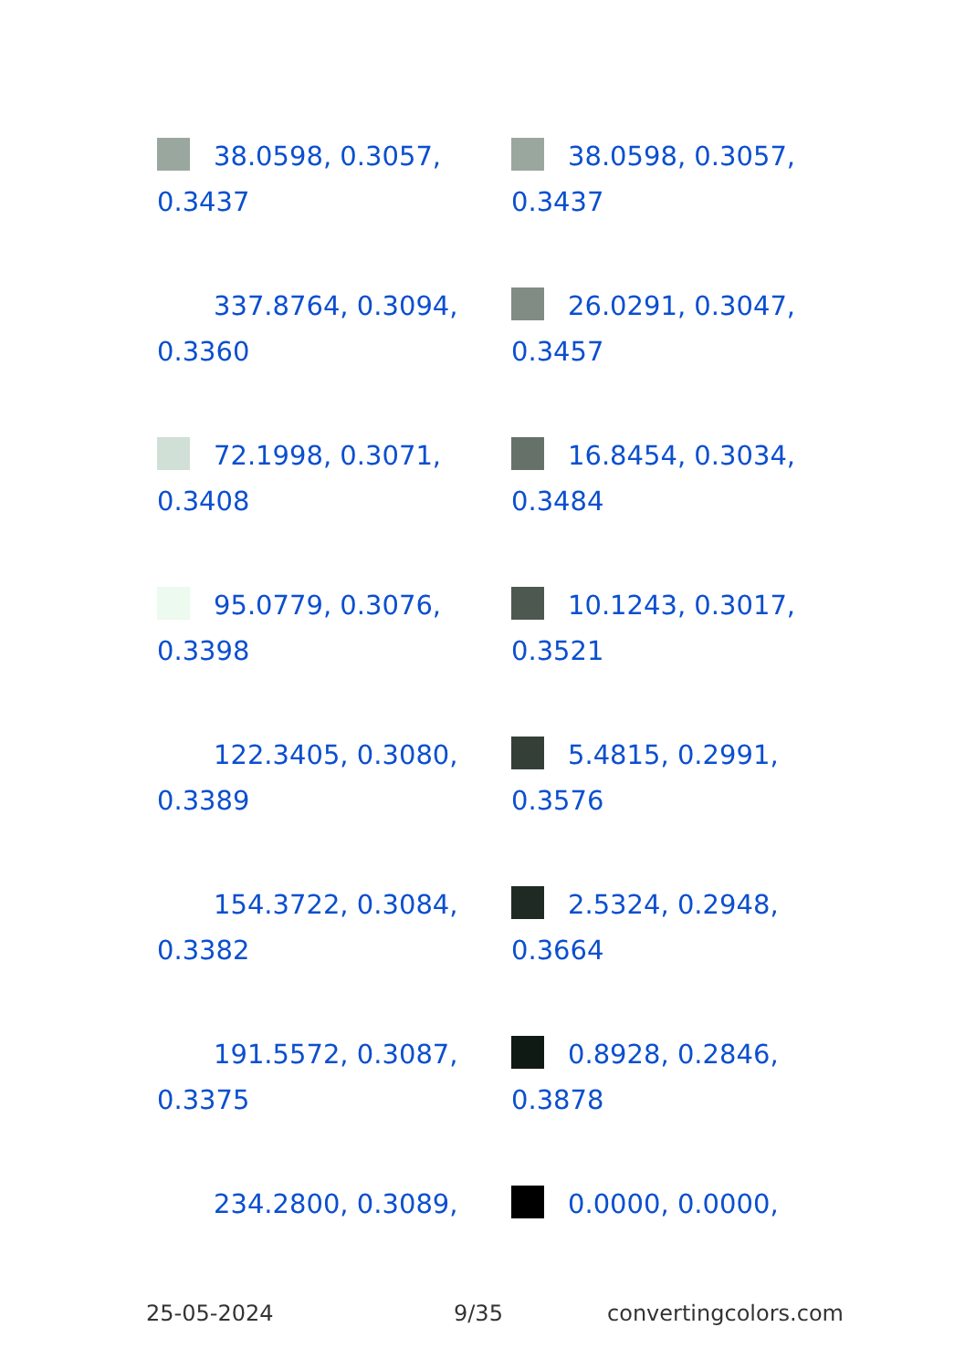38.0598, 0.3057, 0.3437
38.0598, 0.3057, 0.3437
337.8764, 0.3094, 0.3360
26.0291, 0.3047, 0.3457
72.1998, 0.3071, 0.3408
16.8454, 0.3034, 0.3484
95.0779, 0.3076, 0.3398
10.1243, 0.3017, 0.3521
122.3405, 0.3080, 0.3389
5.4815, 0.2991, 0.3576
154.3722, 0.3084, 0.3382
2.5324, 0.2948, 0.3664
191.5572, 0.3087, 0.3375
0.8928, 0.2846, 0.3878
234.2800, 0.3089,
0.0000, 0.0000,
25-05-2024 9/35 convertingcolors.com